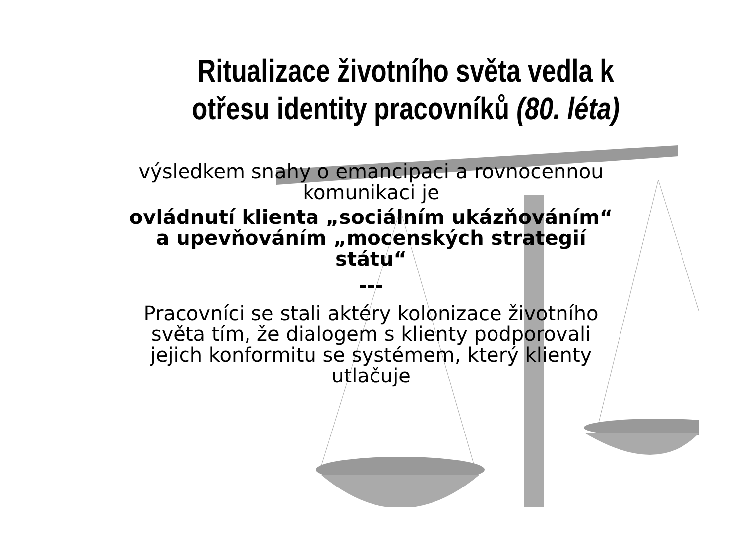Ritualizace životního světa vedla k otřesu identity pracovníků (80. léta)
výsledkem snahy o emancipaci a rovnocennou
komunikaci je
ovládnutí klienta „sociálním ukázňováním“
a upevňováním „mocenských strategií
státu“
---
Pracovníci se stali aktéry kolonizace životního
světa tím, že dialogem s klienty podporovali
jejich konformitu se systémem, který klienty
utlačuje